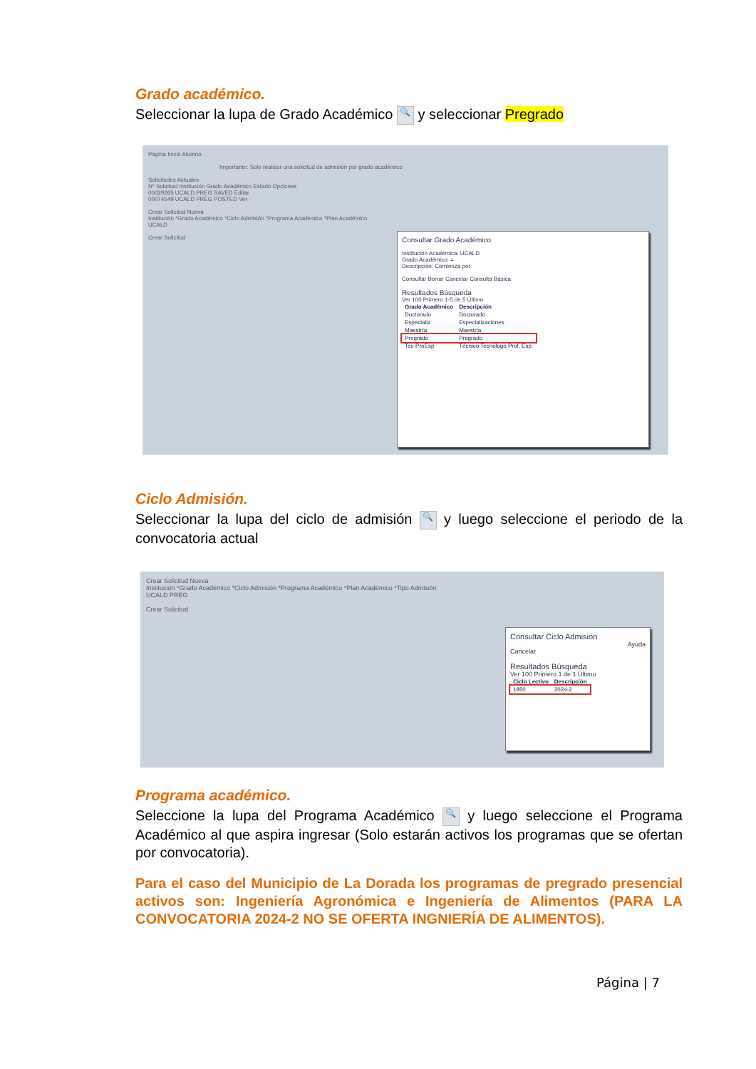Grado académico.
Seleccionar la lupa de Grado Académico 🔍 y seleccionar Pregrado
Página Inicio Alumno
Importante: Solo realizar una solicitud de admisión por grado académico
Solicitudes Actuales
Nº Solicitud Institución Grado Académico Estado Opciones
00029265 UCALD PREG SAVED Editar
00074549 UCALD PREG POSTED Ver
Crear Solicitud Nueva
Institución *Grado Académico *Ciclo Admisión *Programa Académico *Plan Académico
UCALD
Crear Solicitud
Consultar Grado Académico
Institución Académica: UCALD
Grado Académico: =
Descripción: Comienza por
Consultar Borrar Cancelar Consulta Básica
Resultados Búsqueda
Ver 100 Primero 1-5 de 5 Último
| Grado Académico | Descripción |
| --- | --- |
| Doctorado | Doctorado |
| Especializ | Especializaciones |
| Maestría | Maestría |
| Pregrado | Pregrado |
| Tec-ProEsp | Técnico Tecnólogo Prof. Esp. |
Ciclo Admisión.
Seleccionar la lupa del ciclo de admisión 🔍 y luego seleccione el periodo de la convocatoria actual
Crear Solicitud Nueva
Institución *Grado Académico *Ciclo Admisión *Programa Académico *Plan Académico *Tipo Admisión
UCALD PREG
Crear Solicitud
Consultar Ciclo Admisión
Ayuda
Cancelar
Resultados Búsqueda
Ver 100 Primero 1 de 1 Último
| Ciclo Lectivo | Descripción |
| --- | --- |
| 1850 | 2024-2 |
Programa académico.
Seleccione la lupa del Programa Académico 🔍 y luego seleccione el Programa Académico al que aspira ingresar (Solo estarán activos los programas que se ofertan por convocatoria).
Para el caso del Municipio de La Dorada los programas de pregrado presencial activos son: Ingeniería Agronómica e Ingeniería de Alimentos (PARA LA CONVOCATORIA 2024-2 NO SE OFERTA INGNIERÍA DE ALIMENTOS).
Página | 7